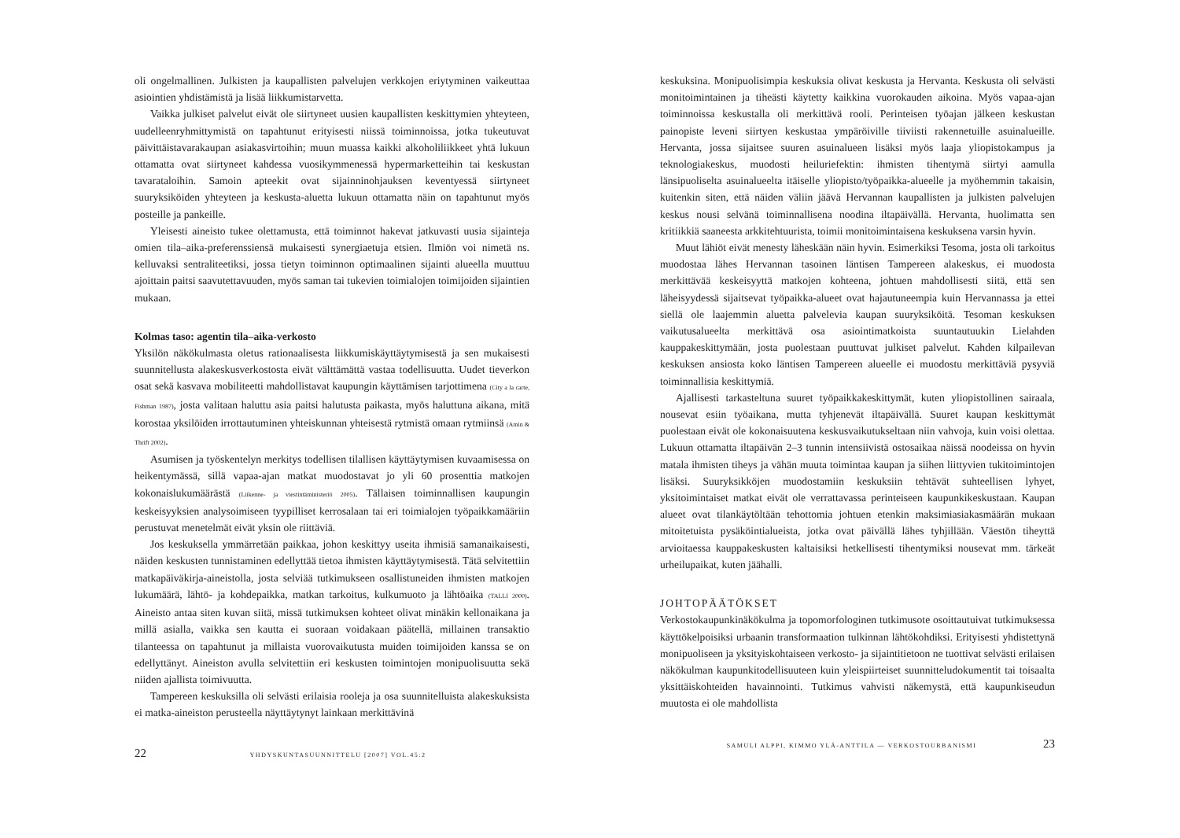oli ongelmallinen. Julkisten ja kaupallisten palvelujen verkkojen eriytyminen vaikeuttaa asiointien yhdistämistä ja lisää liikkumistarvetta.
Vaikka julkiset palvelut eivät ole siirtyneet uusien kaupallisten keskittymien yhteyteen, uudelleenryhmittymistä on tapahtunut erityisesti niissä toiminnoissa, jotka tukeutuvat päivittäistavarakaupan asiakasvirtoihin; muun muassa kaikki alkoholiliikkeet yhtä lukuun ottamatta ovat siirtyneet kahdessa vuosikymmenessä hypermarketteihin tai keskustan tavarataloihin. Samoin apteekit ovat sijainninohjauksen keventyessä siirtyneet suuryksiköiden yhteyteen ja keskusta-aluetta lukuun ottamatta näin on tapahtunut myös posteille ja pankeille.
Yleisesti aineisto tukee olettamusta, että toiminnot hakevat jatkuvasti uusia sijainteja omien tila–aika-preferenssiensä mukaisesti synergiaetuja etsien. Ilmiön voi nimetä ns. kelluvaksi sentraliteetiksi, jossa tietyn toiminnon optimaalinen sijainti alueella muuttuu ajoittain paitsi saavutettavuuden, myös saman tai tukevien toimialojen toimijoiden sijaintien mukaan.
Kolmas taso: agentin tila–aika-verkosto
Yksilön näkökulmasta oletus rationaalisesta liikkumiskäyttäytymisestä ja sen mukaisesti suunnitellusta alakeskusverkostosta eivät välttämättä vastaa todellisuutta. Uudet tieverkon osat sekä kasvava mobiliteetti mahdollistavat kaupungin käyttämisen tarjottimena (City a la carte, Fishman 1987), josta valitaan haluttu asia paitsi halutusta paikasta, myös haluttuna aikana, mitä korostaa yksilöiden irrottautuminen yhteiskunnan yhteisestä rytmistä omaan rytmiinsä (Amin & Thrift 2002).
Asumisen ja työskentelyn merkitys todellisen tilallisen käyttäytymisen kuvaamisessa on heikentymässä, sillä vapaa-ajan matkat muodostavat jo yli 60 prosenttia matkojen kokonaislukumäärästä (Liikenne- ja viestintäministeriö 2005). Tällaisen toiminnallisen kaupungin keskeisyyksien analysoimiseen tyypilliset kerrosalaan tai eri toimialojen työpaikkamääriin perustuvat menetelmät eivät yksin ole riittäviä.
Jos keskuksella ymmärretään paikkaa, johon keskittyy useita ihmisiä samanaikaisesti, näiden keskusten tunnistaminen edellyttää tietoa ihmisten käyttäytymisestä. Tätä selvitettiin matkapäiväkirja-aineistolla, josta selviää tutkimukseen osallistuneiden ihmisten matkojen lukumäärä, lähtö- ja kohdepaikka, matkan tarkoitus, kulkumuoto ja lähtöaika (TALLI 2000). Aineisto antaa siten kuvan siitä, missä tutkimuksen kohteet olivat minäkin kellonaikana ja millä asialla, vaikka sen kautta ei suoraan voidakaan päätellä, millainen transaktio tilanteessa on tapahtunut ja millaista vuorovaikutusta muiden toimijoiden kanssa se on edellyttänyt. Aineiston avulla selvitettiin eri keskusten toimintojen monipuolisuutta sekä niiden ajallista toimivuutta.
Tampereen keskuksilla oli selvästi erilaisia rooleja ja osa suunnitelluista alakeskuksista ei matka-aineiston perusteella näyttäytynyt lainkaan merkittävinä
22 YHDYSKUNTASUUNNITTELU [2007] VOL.45:2
keskuksina. Monipuolisimpia keskuksia olivat keskusta ja Hervanta. Keskusta oli selvästi monitoimintainen ja tiheästi käytetty kaikkina vuorokauden aikoina. Myös vapaa-ajan toiminnoissa keskustalla oli merkittävä rooli. Perinteisen työajan jälkeen keskustan painopiste leveni siirtyen keskustaa ympäröiville tiiviisti rakennetuille asuinalueille. Hervanta, jossa sijaitsee suuren asuinalueen lisäksi myös laaja yliopistokampus ja teknologiakeskus, muodosti heiluriefektin: ihmisten tihentymä siirtyi aamulla länsipuoliselta asuinalueelta itäiselle yliopisto/työpaikka-alueelle ja myöhemmin takaisin, kuitenkin siten, että näiden väliin jäävä Hervannan kaupallisten ja julkisten palvelujen keskus nousi selvänä toiminnallisena noodina iltapäivällä. Hervanta, huolimatta sen kritiikkiä saaneesta arkkitehtuurista, toimii monitoimintaisena keskuksena varsin hyvin.
Muut lähiöt eivät menesty läheskään näin hyvin. Esimerkiksi Tesoma, josta oli tarkoitus muodostaa lähes Hervannan tasoinen läntisen Tampereen alakeskus, ei muodosta merkittävää keskeisyyttä matkojen kohteena, johtuen mahdollisesti siitä, että sen läheisyydessä sijaitsevat työpaikka-alueet ovat hajautuneempia kuin Hervannassa ja ettei siellä ole laajemmin aluetta palvelevia kaupan suuryksiköitä. Tesoman keskuksen vaikutusalueelta merkittävä osa asiointimatkoista suuntautuukin Lielahden kauppakeskittymään, josta puolestaan puuttuvat julkiset palvelut. Kahden kilpailevan keskuksen ansiosta koko läntisen Tampereen alueelle ei muodostu merkittäviä pysyviä toiminnallisia keskittymiä.
Ajallisesti tarkasteltuna suuret työpaikkakeskittymät, kuten yliopistollinen sairaala, nousevat esiin työaikana, mutta tyhjenevät iltapäivällä. Suuret kaupan keskittymät puolestaan eivät ole kokonaisuutena keskusvaikutukseltaan niin vahvoja, kuin voisi olettaa. Lukuun ottamatta iltapäivän 2–3 tunnin intensiivistä ostosaikaa näissä noodeissa on hyvin matala ihmisten tiheys ja vähän muuta toimintaa kaupan ja siihen liittyvien tukitoimintojen lisäksi. Suuryksikköjen muodostamiin keskuksiin tehtävät suhteellisen lyhyet, yksitoimintaiset matkat eivät ole verrattavassa perinteiseen kaupunkikeskustaan. Kaupan alueet ovat tilankäytöltään tehottomia johtuen etenkin maksimiasiakasmäärän mukaan mitoitetuista pysäköintialueista, jotka ovat päivällä lähes tyhjillään. Väestön tiheyttä arvioitaessa kauppakeskusten kaltaisiksi hetkellisesti tihentymiksi nousevat mm. tärkeät urheilupaikat, kuten jäähalli.
JOHTOPÄÄTÖKSET
Verkostokaupunkinäkökulma ja topomorfologinen tutkimusote osoittautuivat tutkimuksessa käyttökelpoisiksi urbaanin transformaation tulkinnan lähtökohdiksi. Erityisesti yhdistettynä monipuoliseen ja yksityiskohtaiseen verkosto- ja sijaintitietoon ne tuottivat selvästi erilaisen näkökulman kaupunkitodellisuuteen kuin yleispiirteiset suunnitteludokumentit tai toisaalta yksittäiskohteiden havainnointi. Tutkimus vahvisti näkemystä, että kaupunkiseudun muutosta ei ole mahdollista
SAMULI ALPPI, KIMMO YLÄ-ANTTILA — VERKOSTOURBANISMI 23